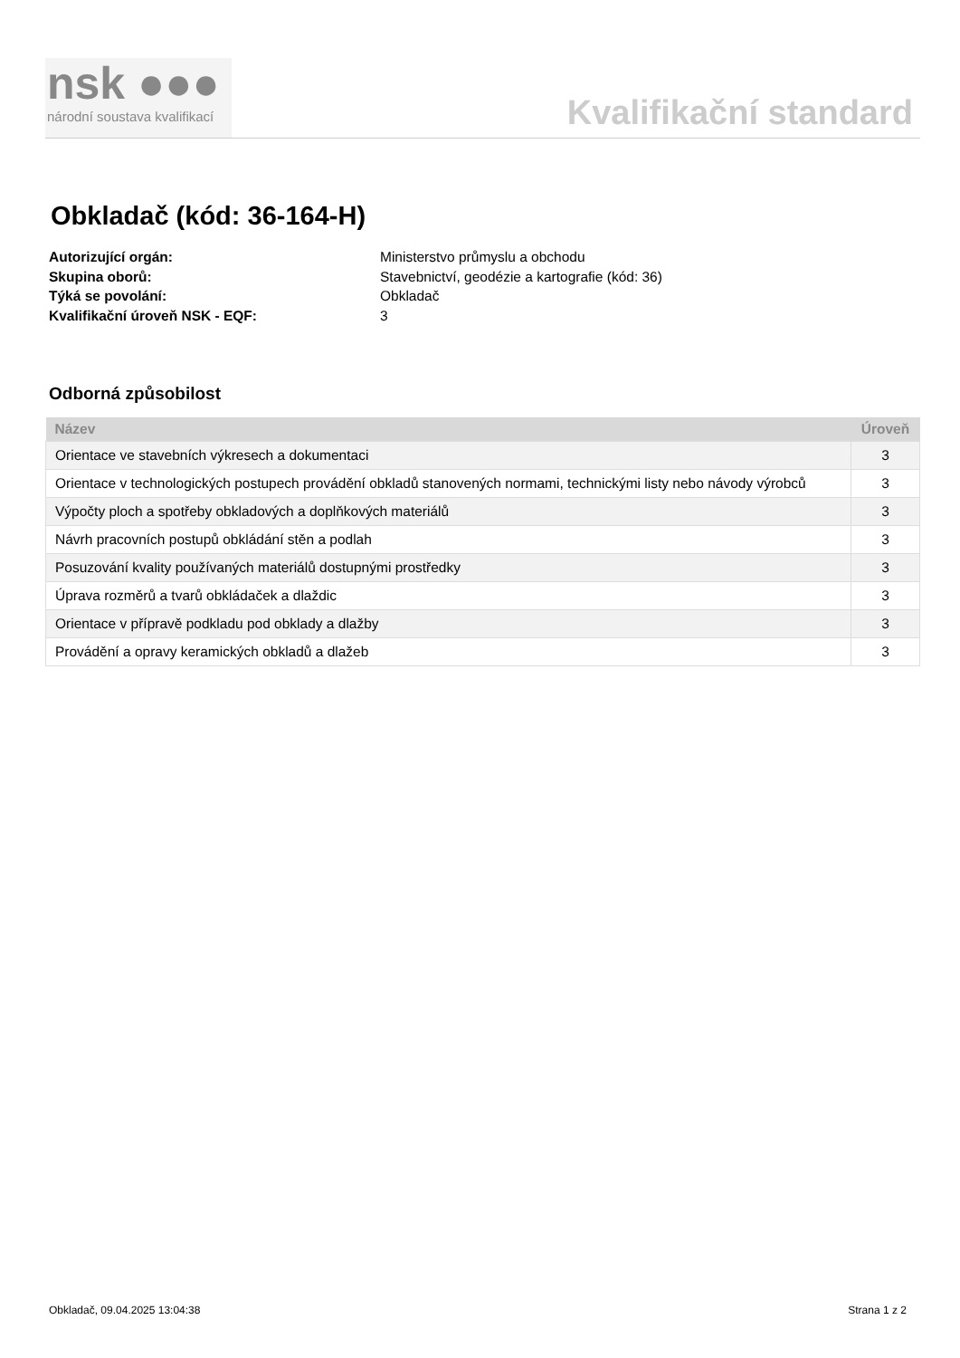nsk ●●●
národní soustava kvalifikací
Kvalifikační standard
Obkladač (kód: 36-164-H)
Autorizující orgán: Ministerstvo průmyslu a obchodu
Skupina oborů: Stavebnictví, geodézie a kartografie (kód: 36)
Týká se povolání: Obkladač
Kvalifikační úroveň NSK - EQF: 3
Odborná způsobilost
| Název | Úroveň |
| --- | --- |
| Orientace ve stavebních výkresech a dokumentaci | 3 |
| Orientace v technologických postupech provádění obkladů stanovených normami, technickými listy nebo návody výrobců | 3 |
| Výpočty ploch a spotřeby obkladových a doplňkových materiálů | 3 |
| Návrh pracovních postupů obkládání stěn a podlah | 3 |
| Posuzování kvality používaných materiálů dostupnými prostředky | 3 |
| Úprava rozměrů a tvarů obkládaček a dlaždic | 3 |
| Orientace v přípravě podkladu pod obklady a dlažby | 3 |
| Provádění a opravy keramických obkladů a dlažeb | 3 |
Obkladač, 09.04.2025 13:04:38 Strana 1 z 2